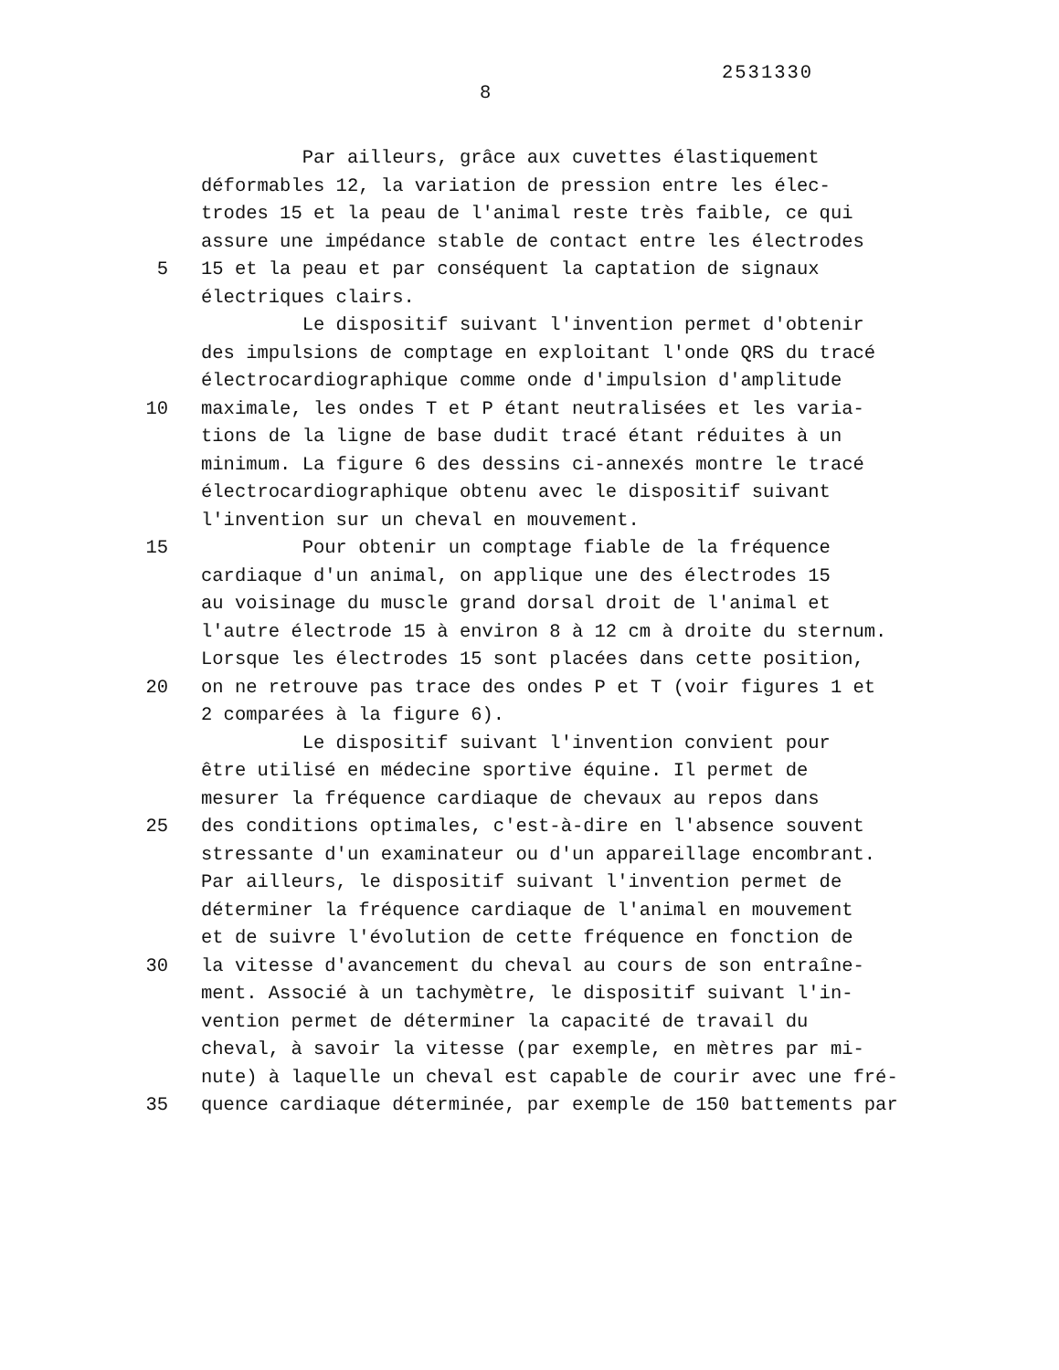2531330
8
Par ailleurs, grâce aux cuvettes élastiquement
déformables 12, la variation de pression entre les élec-
trodes 15 et la peau de l'animal reste très faible, ce qui
assure une impédance stable de contact entre les électrodes
5 15 et la peau et par conséquent la captation de signaux
électriques clairs.
Le dispositif suivant l'invention permet d'obtenir
des impulsions de comptage en exploitant l'onde QRS du tracé
électrocardiographique comme onde d'impulsion d'amplitude
10 maximale, les ondes T et P étant neutralisées et les varia-
tions de la ligne de base dudit tracé étant réduites à un
minimum. La figure 6 des dessins ci-annexés montre le tracé
électrocardiographique obtenu avec le dispositif suivant
l'invention sur un cheval en mouvement.
15 Pour obtenir un comptage fiable de la fréquence
cardiaque d'un animal, on applique une des électrodes 15
au voisinage du muscle grand dorsal droit de l'animal et
l'autre électrode 15 à environ 8 à 12 cm à droite du sternum.
Lorsque les électrodes 15 sont placées dans cette position,
20 on ne retrouve pas trace des ondes P et T (voir figures 1 et
2 comparées à la figure 6).
Le dispositif suivant l'invention convient pour
être utilisé en médecine sportive équine. Il permet de
mesurer la fréquence cardiaque de chevaux au repos dans
25 des conditions optimales, c'est-à-dire en l'absence souvent
stressante d'un examinateur ou d'un appareillage encombrant.
Par ailleurs, le dispositif suivant l'invention permet de
déterminer la fréquence cardiaque de l'animal en mouvement
et de suivre l'évolution de cette fréquence en fonction de
30 la vitesse d'avancement du cheval au cours de son entraîne-
ment. Associé à un tachymètre, le dispositif suivant l'in-
vention permet de déterminer la capacité de travail du
cheval, à savoir la vitesse (par exemple, en mètres par mi-
nute) à laquelle un cheval est capable de courir avec une fré-
35 quence cardiaque déterminée, par exemple de 150 battements par